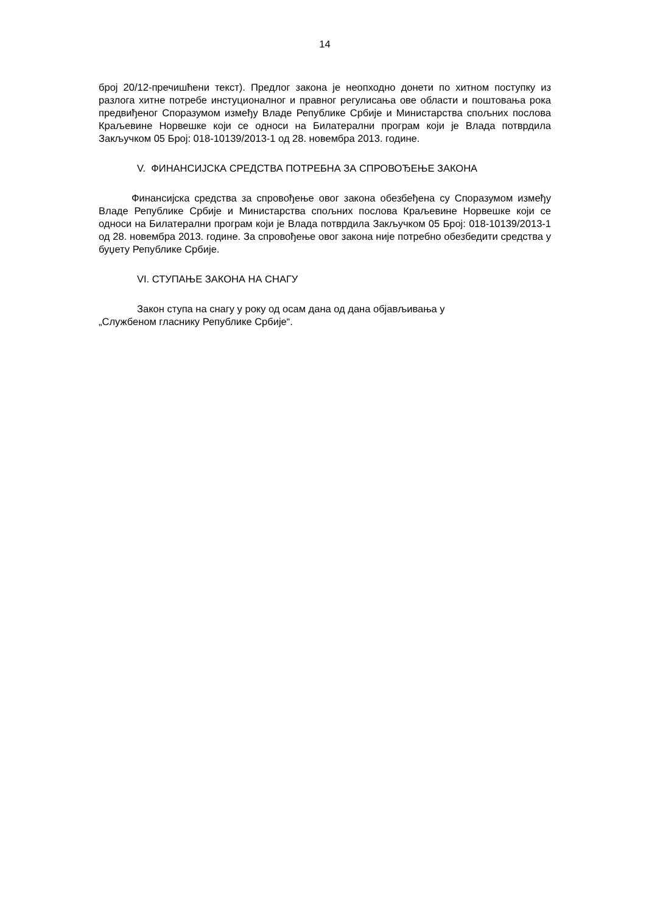14
број 20/12-пречишћени текст). Предлог закона је неопходно донети по хитном поступку из разлога хитне потребе инстуционалног и правног регулисања ове области и поштовања рока предвиђеног Споразумом између Владе Републике Србије и Министарства спољних послова Краљевине Норвешке који се односи на Билатерални програм који је Влада потврдила Закључком 05 Број: 018-10139/2013-1 од 28. новембра 2013. године.
V. ФИНАНСИЈСКА СРЕДСТВА ПОТРЕБНА ЗА СПРОВОЂЕЊЕ ЗАКОНА
Финансијска средства за спровођење овог закона обезбеђена су Споразумом између Владе Републике Србије и Министарства спољних послова Краљевине Норвешке који се односи на Билатерални програм који је Влада потврдила Закључком 05 Број: 018-10139/2013-1 од 28. новембра 2013. године. За спровођење овог закона није потребно обезбедити средства у буџету Републике Србије.
VI. СТУПАЊЕ ЗАКОНА НА СНАГУ
Закон ступа на снагу у року од осам дана од дана објављивања у
„Службеном гласнику Републике Србије“.